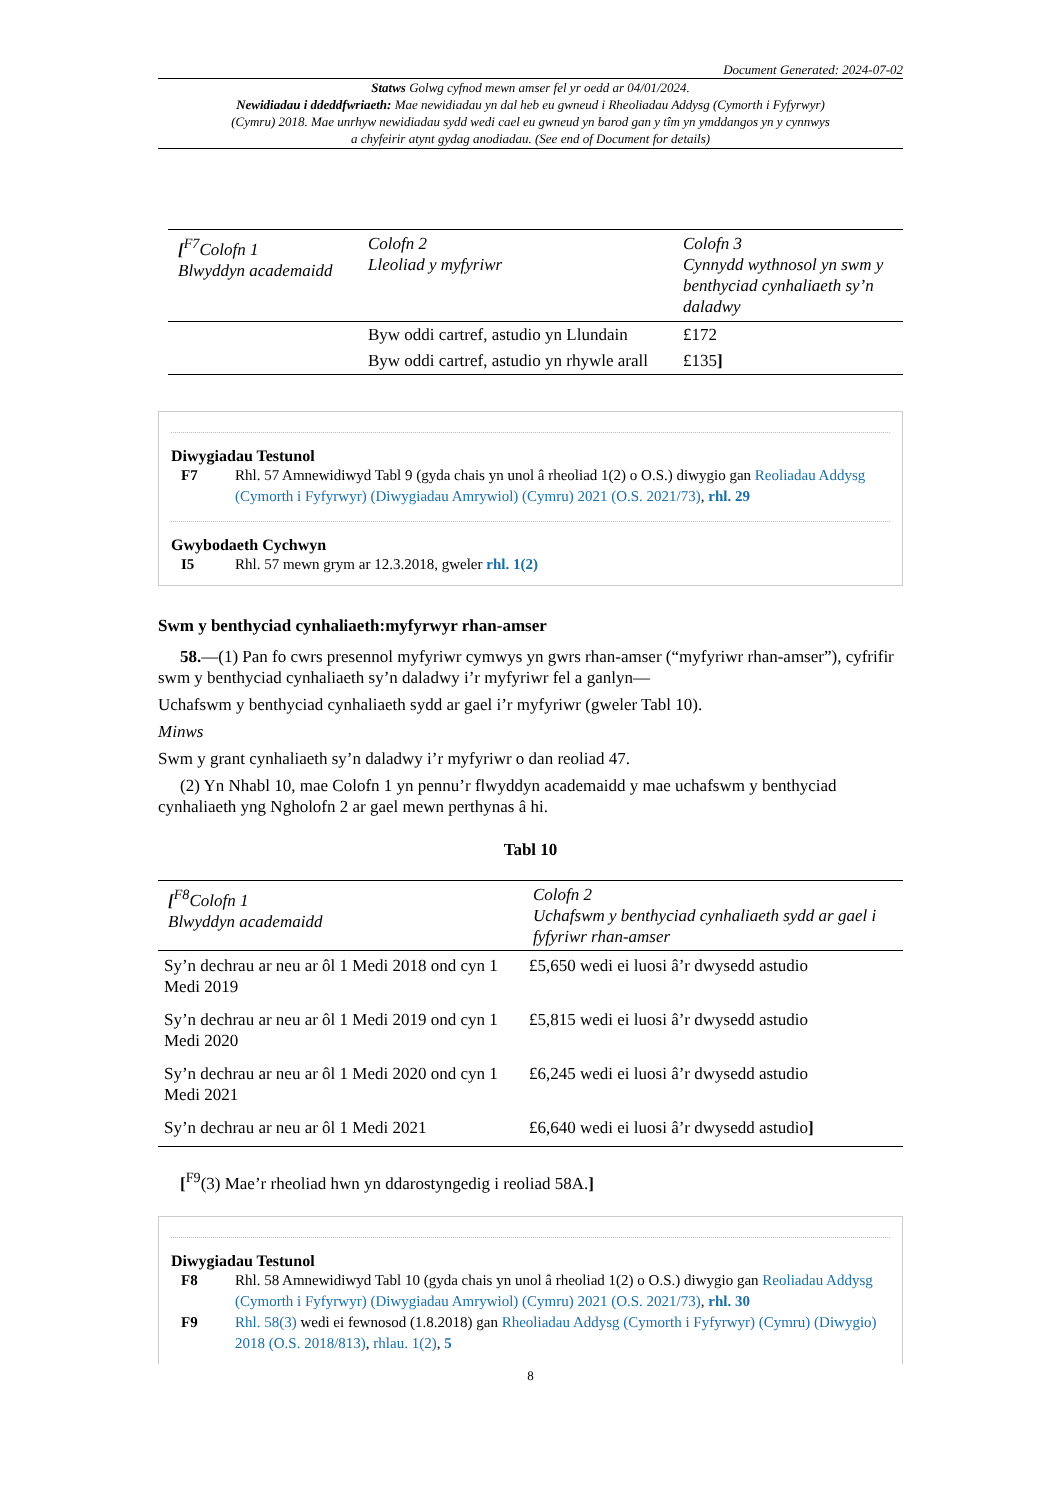Document Generated: 2024-07-02
Statws Golwg cyfnod mewn amser fel yr oedd ar 04/01/2024.
Newidiadau i ddeddfwriaeth: Mae newidiadau yn dal heb eu gwneud i Rheoliadau Addysg (Cymorth i Fyfyrwyr) (Cymru) 2018. Mae unrhyw newidiadau sydd wedi cael eu gwneud yn barod gan y tîm yn ymddangos yn y cynnwys a chyfeirir atynt gydag anodiadau. (See end of Document for details)
| [<sup>F7</sup>Colofn 1 Blwyddyn academaidd | Colofn 2 Lleoliad y myfyriwr | Colofn 3 Cynnydd wythnosol yn swm y benthyciad cynhaliaeth sy’n daladwy |
| --- | --- | --- |
| | Byw oddi cartref, astudio yn Llundain | £172 |
| | Byw oddi cartref, astudio yn rhywle arall | £135 ] |
Diwygiadau Testunol
F7 Rhl. 57 Amnewidiwyd Tabl 9 (gyda chais yn unol â rheoliad 1(2) o O.S.) diwygio gan Reoliadau Addysg (Cymorth i Fyfyrwyr) (Diwygiadau Amrywiol) (Cymru) 2021 (O.S. 2021/73), rhl. 29
Gwybodaeth Cychwyn
I5 Rhl. 57 mewn grym ar 12.3.2018, gweler rhl. 1(2)
Swm y benthyciad cynhaliaeth:myfyrwyr rhan-amser
58.—(1) Pan fo cwrs presennol myfyriwr cymwys yn gwrs rhan-amser (“myfyriwr rhan-amser”), cyfrifir swm y benthyciad cynhaliaeth sy’n daladwy i’r myfyriwr fel a ganlyn—
Uchafswm y benthyciad cynhaliaeth sydd ar gael i’r myfyriwr (gweler Tabl 10).
Minws
Swm y grant cynhaliaeth sy’n daladwy i’r myfyriwr o dan reoliad 47.
(2) Yn Nhabl 10, mae Colofn 1 yn pennu’r flwyddyn academaidd y mae uchafswm y benthyciad cynhaliaeth yng Ngholofn 2 ar gael mewn perthynas â hi.
Tabl 10
| [<sup>F8</sup>Colofn 1 Blwyddyn academaidd | Colofn 2 Uchafswm y benthyciad cynhaliaeth sydd ar gael i fyfyriwr rhan-amser |
| --- | --- |
| Sy’n dechrau ar neu ar ôl 1 Medi 2018 ond cyn 1 Medi 2019 | £5,650 wedi ei luosi â’r dwysedd astudio |
| Sy’n dechrau ar neu ar ôl 1 Medi 2019 ond cyn 1 Medi 2020 | £5,815 wedi ei luosi â’r dwysedd astudio |
| Sy’n dechrau ar neu ar ôl 1 Medi 2020 ond cyn 1 Medi 2021 | £6,245 wedi ei luosi â’r dwysedd astudio |
| Sy’n dechrau ar neu ar ôl 1 Medi 2021 | £6,640 wedi ei luosi â’r dwysedd astudio ] |
[<sup>F9</sup>(3) Mae’r rheoliad hwn yn ddarostyngedig i reoliad 58A.]
Diwygiadau Testunol
F8 Rhl. 58 Amnewidiwyd Tabl 10 (gyda chais yn unol â rheoliad 1(2) o O.S.) diwygio gan Reoliadau Addysg (Cymorth i Fyfyrwyr) (Diwygiadau Amrywiol) (Cymru) 2021 (O.S. 2021/73), rhl. 30
F9 Rhl. 58(3) wedi ei fewnosod (1.8.2018) gan Rheoliadau Addysg (Cymorth i Fyfyrwyr) (Cymru) (Diwygio) 2018 (O.S. 2018/813), rhlau. 1(2), 5
8